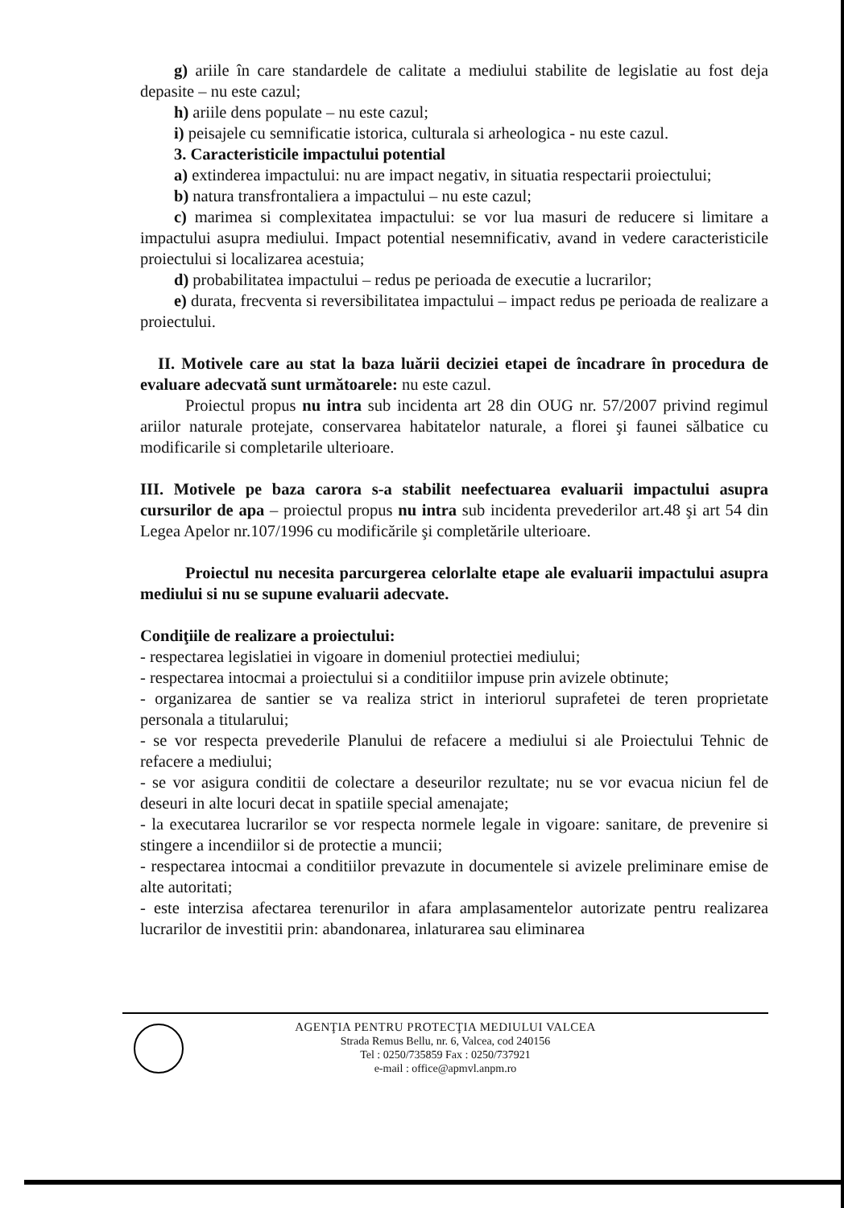g) ariile în care standardele de calitate a mediului stabilite de legislatie au fost deja depasite – nu este cazul;
h) ariile dens populate – nu este cazul;
i) peisajele cu semnificatie istorica, culturala si arheologica - nu este cazul.
3. Caracteristicile impactului potential
a) extinderea impactului: nu are impact negativ, in situatia respectarii proiectului;
b) natura transfrontaliera a impactului – nu este cazul;
c) marimea si complexitatea impactului: se vor lua masuri de reducere si limitare a impactului asupra mediului. Impact potential nesemnificativ, avand in vedere caracteristicile proiectului si localizarea acestuia;
d) probabilitatea impactului – redus pe perioada de executie a lucrarilor;
e) durata, frecventa si reversibilitatea impactului – impact redus pe perioada de realizare a proiectului.
II. Motivele care au stat la baza luării deciziei etapei de încadrare în procedura de evaluare adecvată sunt următoarele: nu este cazul.
Proiectul propus nu intra sub incidenta art 28 din OUG nr. 57/2007 privind regimul ariilor naturale protejate, conservarea habitatelor naturale, a florei şi faunei sălbatice cu modificarile si completarile ulterioare.
III. Motivele pe baza carora s-a stabilit neefectuarea evaluarii impactului asupra cursurilor de apa – proiectul propus nu intra sub incidenta prevederilor art.48 şi art 54 din Legea Apelor nr.107/1996 cu modificările şi completările ulterioare.
Proiectul nu necesita parcurgerea celorlalte etape ale evaluarii impactului asupra mediului si nu se supune evaluarii adecvate.
Condiţiile de realizare a proiectului:
- respectarea legislatiei in vigoare in domeniul protectiei mediului;
- respectarea intocmai a proiectului si a conditiilor impuse prin avizele obtinute;
- organizarea de santier se va realiza strict in interiorul suprafetei de teren proprietate personala a titularului;
- se vor respecta prevederile Planului de refacere a mediului si ale Proiectului Tehnic de refacere a mediului;
- se vor asigura conditii de colectare a deseurilor rezultate; nu se vor evacua niciun fel de deseuri in alte locuri decat in spatiile special amenajate;
- la executarea lucrarilor se vor respecta normele legale in vigoare: sanitare, de prevenire si stingere a incendiilor si de protectie a muncii;
- respectarea intocmai a conditiilor prevazute in documentele si avizele preliminare emise de alte autoritati;
- este interzisa afectarea terenurilor in afara amplasamentelor autorizate pentru realizarea lucrarilor de investitii prin: abandonarea, inlaturarea sau eliminarea
AGENŢIA PENTRU PROTECŢIA MEDIULUI VALCEA
Strada Remus Bellu, nr. 6, Valcea, cod 240156
Tel : 0250/735859 Fax : 0250/737921
e-mail : office@apmvl.anpm.ro